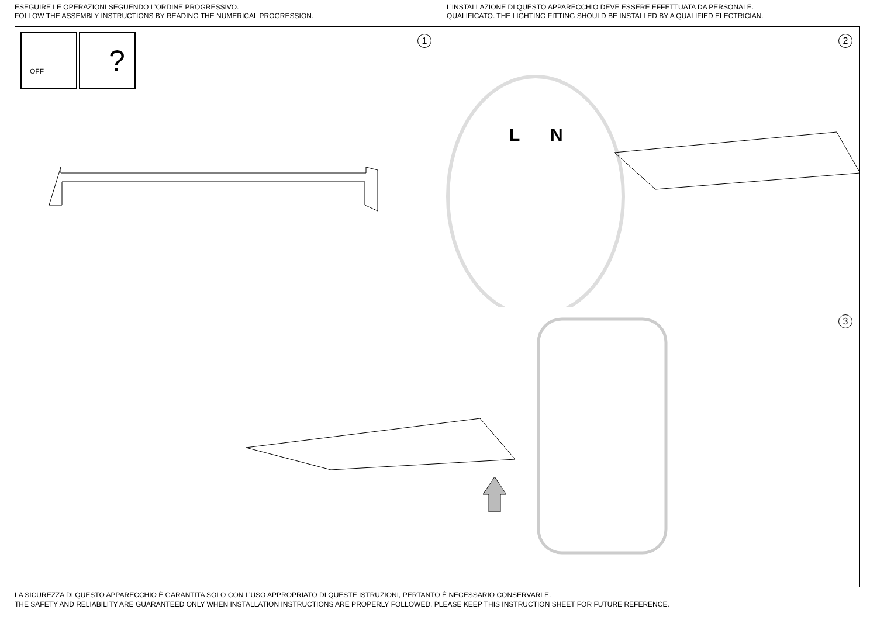ESEGUIRE LE OPERAZIONI SEGUENDO L’ORDINE PROGRESSIVO.
FOLLOW THE ASSEMBLY INSTRUCTIONS BY READING THE NUMERICAL PROGRESSION.
L’INSTALLAZIONE DI QUESTO APPARECCHIO DEVE ESSERE EFFETTUATA DA PERSONALE.
QUALIFICATO. THE LIGHTING FITTING SHOULD BE INSTALLED BY A QUALIFIED ELECTRICIAN.
OFF
?
1
L
N
2
3
LA SICUREZZA DI QUESTO APPARECCHIO È GARANTITA SOLO CON L’USO APPROPRIATO DI QUESTE ISTRUZIONI, PERTANTO È NECESSARIO CONSERVARLE.
THE SAFETY AND RELIABILITY ARE GUARANTEED ONLY WHEN INSTALLATION INSTRUCTIONS ARE PROPERLY FOLLOWED. PLEASE KEEP THIS INSTRUCTION SHEET FOR FUTURE REFERENCE.